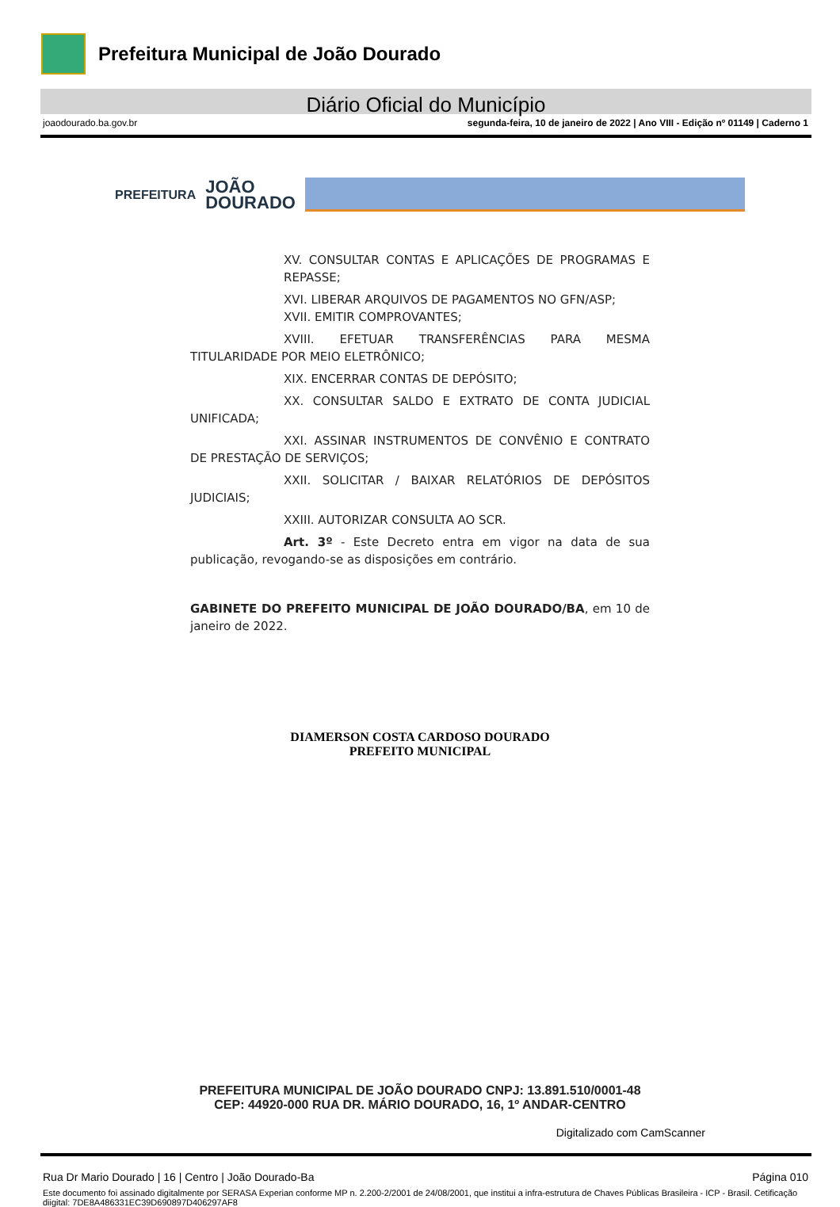Prefeitura Municipal de João Dourado
Diário Oficial do Município
joaodourado.ba.gov.br segunda-feira, 10 de janeiro de 2022 | Ano VIII - Edição nº 01149 | Caderno 1
PREFEITURA JOÃO
DOURADO
XV. CONSULTAR CONTAS E APLICAÇÕES DE PROGRAMAS E REPASSE;
XVI. LIBERAR ARQUIVOS DE PAGAMENTOS NO GFN/ASP;
XVII. EMITIR COMPROVANTES;
XVIII. EFETUAR TRANSFERÊNCIAS PARA MESMA TITULARIDADE POR MEIO ELETRÔNICO;
XIX. ENCERRAR CONTAS DE DEPÓSITO;
XX. CONSULTAR SALDO E EXTRATO DE CONTA JUDICIAL UNIFICADA;
XXI. ASSINAR INSTRUMENTOS DE CONVÊNIO E CONTRATO DE PRESTAÇÃO DE SERVIÇOS;
XXII. SOLICITAR / BAIXAR RELATÓRIOS DE DEPÓSITOS JUDICIAIS;
XXIII. AUTORIZAR CONSULTA AO SCR.
Art. 3º - Este Decreto entra em vigor na data de sua publicação, revogando-se as disposições em contrário.
GABINETE DO PREFEITO MUNICIPAL DE JOÃO DOURADO/BA, em 10 de janeiro de 2022.
DIAMERSON COSTA CARDOSO DOURADO
PREFEITO MUNICIPAL
PREFEITURA MUNICIPAL DE JOÃO DOURADO CNPJ: 13.891.510/0001-48
CEP: 44920-000 RUA DR. MÁRIO DOURADO, 16, 1º ANDAR-CENTRO
Digitalizado com CamScanner
Rua Dr Mario Dourado | 16 | Centro | João Dourado-Ba Página 010
Este documento foi assinado digitalmente por SERASA Experian conforme MP n. 2.200-2/2001 de 24/08/2001, que institui a infra-estrutura de Chaves Públicas Brasileira - ICP - Brasil. Cetificação diigital: 7DE8A486331EC39D690897D406297AF8